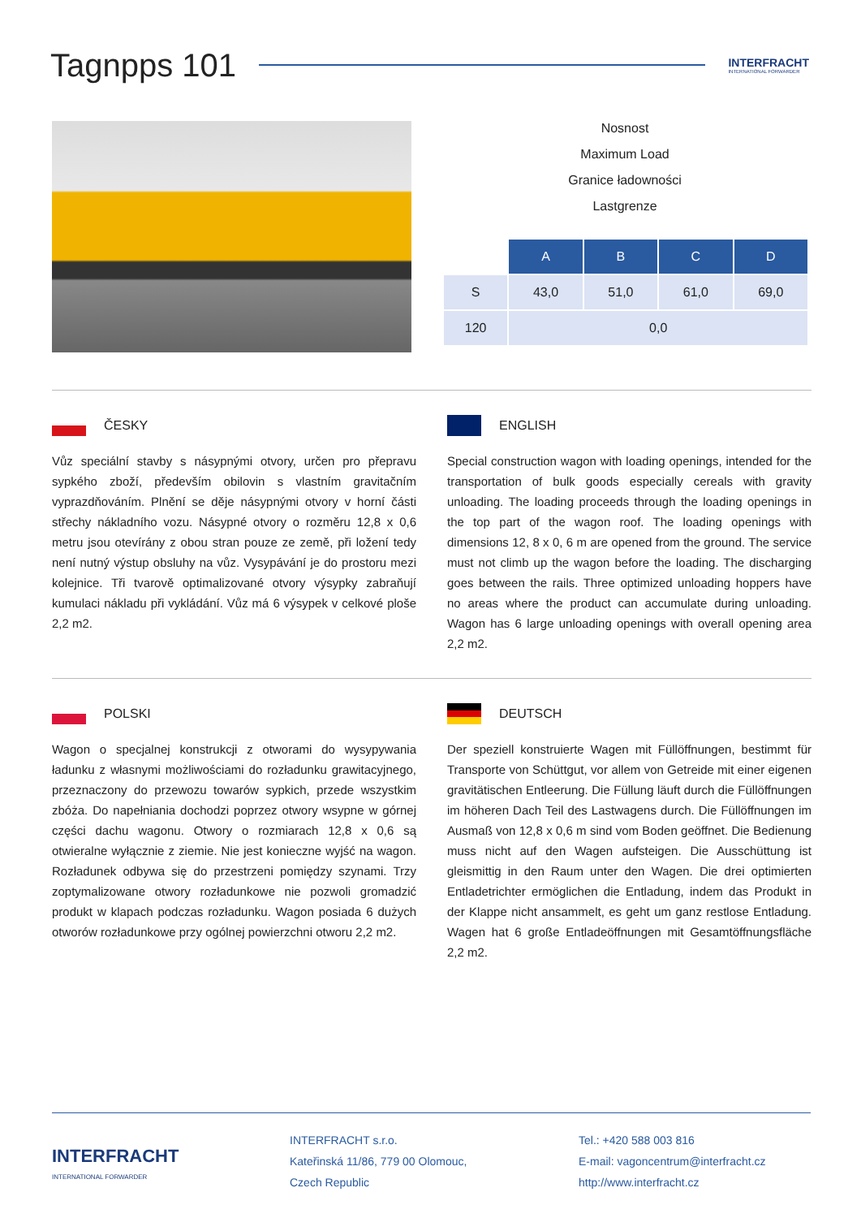Tagnpps 101
INTERFRACHT
INTERNATIONAL FORWARDER
Nosnost
Maximum Load
Granice ładowności
Lastgrenze
| | A | B | C | D |
| S | 43,0 | 51,0 | 61,0 | 69,0 |
| 120 | 0,0 | | | |
ČESKY
Vůz speciální stavby s násypnými otvory, určen pro přepravu sypkého zboží, především obilovin s vlastním gravitačním vyprazdňováním. Plnění se děje násypnými otvory v horní části střechy nákladního vozu. Násypné otvory o rozměru 12,8 x 0,6 metru jsou otevírány z obou stran pouze ze země, při ložení tedy není nutný výstup obsluhy na vůz. Vysypávání je do prostoru mezi kolejnice. Tři tvarově optimalizované otvory výsypky zabraňují kumulaci nákladu při vykládání. Vůz má 6 výsypek v celkové ploše 2,2 m2.
ENGLISH
Special construction wagon with loading openings, intended for the transportation of bulk goods especially cereals with gravity unloading. The loading proceeds through the loading openings in the top part of the wagon roof. The loading openings with dimensions 12, 8 x 0, 6 m are opened from the ground. The service must not climb up the wagon before the loading. The discharging goes between the rails. Three optimized unloading hoppers have no areas where the product can accumulate during unloading. Wagon has 6 large unloading openings with overall opening area 2,2 m2.
POLSKI
Wagon o specjalnej konstrukcji z otworami do wysypywania ładunku z własnymi możliwościami do rozładunku grawitacyjnego, przeznaczony do przewozu towarów sypkich, przede wszystkim zbóża. Do napełniania dochodzi poprzez otwory wsypne w górnej części dachu wagonu. Otwory o rozmiarach 12,8 x 0,6 są otwieralne wyłącznie z ziemie. Nie jest konieczne wyjść na wagon. Rozładunek odbywa się do przestrzeni pomiędzy szynami. Trzy zoptymalizowane otwory rozładunkowe nie pozwoli gromadzić produkt w klapach podczas rozładunku. Wagon posiada 6 dużych otworów rozładunkowe przy ogólnej powierzchni otworu 2,2 m2.
DEUTSCH
Der speziell konstruierte Wagen mit Füllöffnungen, bestimmt für Transporte von Schüttgut, vor allem von Getreide mit einer eigenen gravitätischen Entleerung. Die Füllung läuft durch die Füllöffnungen im höheren Dach Teil des Lastwagens durch. Die Füllöffnungen im Ausmaß von 12,8 x 0,6 m sind vom Boden geöffnet. Die Bedienung muss nicht auf den Wagen aufsteigen. Die Ausschüttung ist gleismittig in den Raum unter den Wagen. Die drei optimierten Entladetrichter ermöglichen die Entladung, indem das Produkt in der Klappe nicht ansammelt, es geht um ganz restlose Entladung. Wagen hat 6 große Entladeöffnungen mit Gesamtöffnungsfläche 2,2 m2.
INTERFRACHT
INTERNATIONAL FORWARDER
INTERFRACHT s.r.o.
Kateřinská 11/86, 779 00 Olomouc,
Czech Republic
Tel.: +420 588 003 816
E-mail: vagoncentrum@interfracht.cz
http://www.interfracht.cz